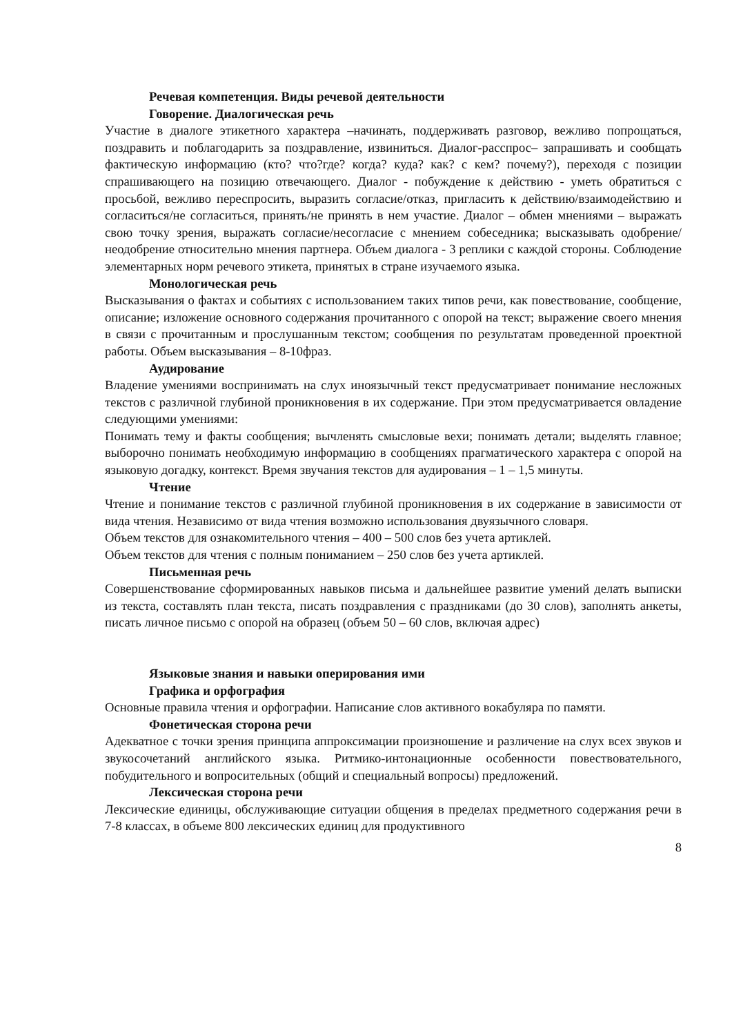Речевая компетенция. Виды речевой деятельности
Говорение. Диалогическая речь
Участие в диалоге этикетного характера –начинать, поддерживать разговор, вежливо попрощаться, поздравить и поблагодарить за поздравление, извиниться. Диалог-расспрос– запрашивать и сообщать фактическую информацию (кто? что?где? когда? куда? как? с кем? почему?), переходя с позиции спрашивающего на позицию отвечающего. Диалог - побуждение к действию - уметь обратиться с просьбой, вежливо переспросить, выразить согласие/отказ, пригласить к действию/взаимодействию и согласиться/не согласиться, принять/не принять в нем участие. Диалог – обмен мнениями – выражать свою точку зрения, выражать согласие/несогласие с мнением собеседника; высказывать одобрение/неодобрение относительно мнения партнера. Объем диалога - 3 реплики с каждой стороны. Соблюдение элементарных норм речевого этикета, принятых в стране изучаемого языка.
Монологическая речь
Высказывания о фактах и событиях с использованием таких типов речи, как повествование, сообщение, описание; изложение основного содержания прочитанного с опорой на текст; выражение своего мнения в связи с прочитанным и прослушанным текстом; сообщения по результатам проведенной проектной работы. Объем высказывания – 8-10фраз.
Аудирование
Владение умениями воспринимать на слух иноязычный текст предусматривает понимание несложных текстов с различной глубиной проникновения в их содержание. При этом предусматривается овладение следующими умениями:
Понимать тему и факты сообщения; вычленять смысловые вехи; понимать детали; выделять главное; выборочно понимать необходимую информацию в сообщениях прагматического характера с опорой на языковую догадку, контекст. Время звучания текстов для аудирования – 1 – 1,5 минуты.
Чтение
Чтение и понимание текстов с различной глубиной проникновения в их содержание в зависимости от вида чтения. Независимо от вида чтения возможно использования двуязычного словаря.
Объем текстов для ознакомительного чтения – 400 – 500 слов без учета артиклей.
Объем текстов для чтения с полным пониманием – 250 слов без учета артиклей.
Письменная речь
Совершенствование сформированных навыков письма и дальнейшее развитие умений делать выписки из текста, составлять план текста, писать поздравления с праздниками (до 30 слов), заполнять анкеты, писать личное письмо с опорой на образец (объем 50 – 60 слов, включая адрес)
Языковые знания и навыки оперирования ими
Графика и орфография
Основные правила чтения и орфографии. Написание слов активного вокабуляра по памяти.
Фонетическая сторона речи
Адекватное с точки зрения принципа аппроксимации произношение и различение на слух всех звуков и звукосочетаний английского языка. Ритмико-интонационные особенности повествовательного, побудительного и вопросительных (общий и специальный вопросы) предложений.
Лексическая сторона речи
Лексические единицы, обслуживающие ситуации общения в пределах предметного содержания речи в 7-8 классах, в объеме 800 лексических единиц для продуктивного
8